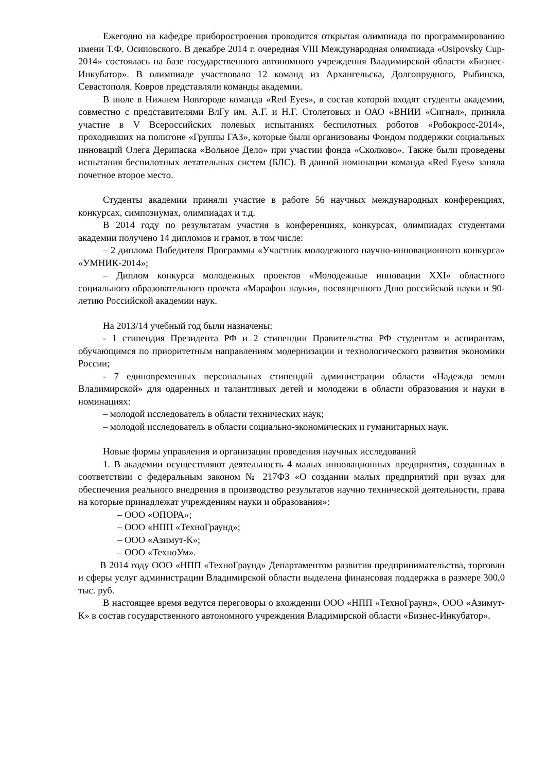Ежегодно на кафедре приборостроения проводится открытая олимпиада по программированию имени Т.Ф. Осиповского. В декабре 2014 г. очередная VIII Международная олимпиада «Osipovsky Cup-2014» состоялась на базе государственного автономного учреждения Владимирской области «Бизнес-Инкубатор». В олимпиаде участвовало 12 команд из Архангельска, Долгопрудного, Рыбинска, Севастополя. Ковров представляли команды академии.
В июле в Нижнем Новгороде команда «Red Eyes», в состав которой входят студенты академии, совместно с представителями ВлГу им. А.Г. и Н.Г. Столетовых и ОАО «ВНИИ «Сигнал», приняла участие в V Всероссийских полевых испытаниях беспилотных роботов «Робокросс-2014», проходивших на полигоне «Группы ГАЗ», которые были организованы Фондом поддержки социальных инноваций Олега Дерипаска «Вольное Дело» при участии фонда «Сколково». Также были проведены испытания беспилотных летательных систем (БЛС). В данной номинации команда «Red Eyes» заняла почетное второе место.
Студенты академии приняли участие в работе 56 научных международных конференциях, конкурсах, симпозиумах, олимпиадах и т.д.
В 2014 году по результатам участия в конференциях, конкурсах, олимпиадах студентами академии получено 14 дипломов и грамот, в том числе:
– 2 диплома Победителя Программы «Участник молодежного научно-инновационного конкурса» «УМНИК-2014»;
– Диплом конкурса молодежных проектов «Молодежные инновации XXI» областного социального образовательного проекта «Марафон науки», посвященного Дню российской науки и 90-летию Российской академии наук.
На 2013/14 учебный год были назначены:
- 1 стипендия Президента РФ и 2 стипендии Правительства РФ студентам и аспирантам, обучающимся по приоритетным направлениям модернизации и технологического развития экономики России;
- 7 единовременных персональных стипендий администрации области «Надежда земли Владимирской» для одаренных и талантливых детей и молодежи в области образования и науки в номинациях:
– молодой исследователь в области технических наук;
– молодой исследователь в области социально-экономических и гуманитарных наук.
Новые формы управления и организации проведения научных исследований
1. В академии осуществляют деятельность 4 малых инновационных предприятия, созданных в соответствии с федеральным законом № 217ФЗ «О создании малых предприятий при вузах для обеспечения реального внедрения в производство результатов научно технической деятельности, права на которые принадлежат учреждениям науки и образования»:
– ООО «ОПОРА»;
– ООО «НПП «ТехноГраунд»;
– ООО «Азимут-К»;
– ООО «ТехноУм».
В 2014 году ООО «НПП «ТехноГраунд» Департаментом развития предпринимательства, торговли и сферы услуг администрации Владимирской области выделена финансовая поддержка в размере 300,0 тыс. руб.
В настоящее время ведутся переговоры о вхождении ООО «НПП «ТехноГраунд», ООО «Азимут-К» в состав государственного автономного учреждения Владимирской области «Бизнес-Инкубатор».